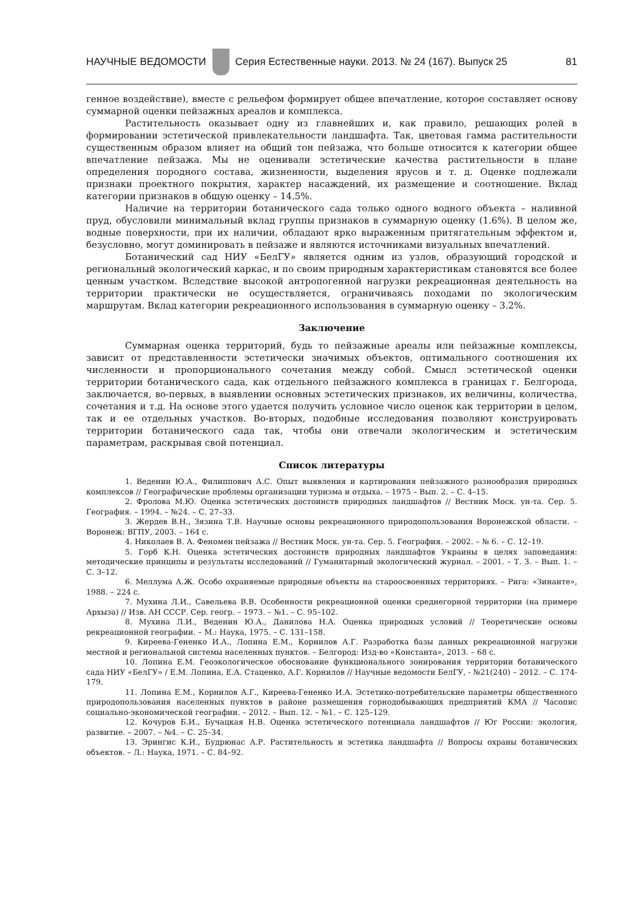НАУЧНЫЕ ВЕДОМОСТИ
Серия Естественные науки. 2013. № 24 (167). Выпуск 25 81
генное воздействие), вместе с рельефом формирует общее впечатление, которое составляет основу суммарной оценки пейзажных ареалов и комплекса.
Растительность оказывает одну из главнейших и, как правило, решающих ролей в формировании эстетической привлекательности ландшафта. Так, цветовая гамма растительности существенным образом влияет на общий тон пейзажа, что больше относится к категории общее впечатление пейзажа. Мы не оценивали эстетические качества растительности в плане определения породного состава, жизненности, выделения ярусов и т. д. Оценке подлежали признаки проектного покрытия, характер насаждений, их размещение и соотношение. Вклад категории признаков в общую оценку – 14.5%.
Наличие на территории ботанического сада только одного водного объекта – наливной пруд, обусловили минимальный вклад группы признаков в суммарную оценку (1.6%). В целом же, водные поверхности, при их наличии, обладают ярко выраженным притягательным эффектом и, безусловно, могут доминировать в пейзаже и являются источниками визуальных впечатлений.
Ботанический сад НИУ «БелГУ» является одним из узлов, образующий городской и региональный экологический каркас, и по своим природным характеристикам становятся все более ценным участком. Вследствие высокой антропогенной нагрузки рекреационная деятельность на территории практически не осуществляется, ограничиваясь походами по экологическим маршрутам. Вклад категории рекреационного использования в суммарную оценку – 3.2%.
Заключение
Суммарная оценка территорий, будь то пейзажные ареалы или пейзажные комплексы, зависит от представленности эстетически значимых объектов, оптимального соотношения их численности и пропорционального сочетания между собой. Смысл эстетической оценки территории ботанического сада, как отдельного пейзажного комплекса в границах г. Белгорода, заключается, во-первых, в выявлении основных эстетических признаков, их величины, количества, сочетания и т.д. На основе этого удается получить условное число оценок как территории в целом, так и ее отдельных участков. Во-вторых, подобные исследования позволяют конструировать территории ботанического сада так, чтобы они отвечали экологическим и эстетическим параметрам, раскрывая свой потенциал.
Список литературы
1. Веденин Ю.А., Филиппович А.С. Опыт выявления и картирования пейзажного разнообразия природных комплексов // Географические проблемы организации туризма и отдыха. – 1975 – Вып. 2. – С. 4–15.
2. Фролова М.Ю. Оценка эстетических достоинств природных ландшафтов // Вестник Моск. ун-та. Сер. 5. География. – 1994. – №24. – С. 27–33.
3. Жердев В.Н., Зязина Т.В. Научные основы рекреационного природопользования Воронежской области. – Воронеж: ВГПУ, 2003. – 164 с.
4. Николаев В. А. Феномен пейзажа // Вестник Моск. ун-та. Сер. 5. География. – 2002. – № 6. – С. 12–19.
5. Горб К.Н. Оценка эстетических достоинств природных ландшафтов Украины в целях заповедания: методические принципы и результаты исследований // Гуманитарный экологический журнал. – 2001. – Т. 3. – Вып. 1. – С. 3–12.
6. Меллума А.Ж. Особо охраняемые природные объекты на староосвоенных территориях. – Рига: «Зинанте», 1988. – 224 с.
7. Мухина Л.И., Савельева В.В. Особенности рекреационной оценки среднегорной территории (на примере Архыза) // Изв. АН СССР. Сер. геогр. – 1973. – №1. – С. 95–102.
8. Мухина Л.И., Веденин Ю.А., Данилова Н.А. Оценка природных условий // Теоретические основы рекреационной географии. – М.: Наука, 1975. – С. 131–158.
9. Киреева-Гененко И.А., Лопина Е.М., Корнилов А.Г. Разработка базы данных рекреационной нагрузки местной и региональной системы населенных пунктов. – Белгород: Изд-во «Константа», 2013. – 68 с.
10. Лопина Е.М. Геоэкологическое обоснование функционального зонирования территории ботанического сада НИУ «БелГУ» / Е.М. Лопина, Е.А. Стаценко, А.Г. Корнилов // Научные ведомости БелГУ, - №21(240) – 2012. – С. 174-179.
11. Лопина Е.М., Корнилов А.Г., Киреева-Гененко И.А. Эстетико-потребительские параметры общественного природопользования населенных пунктов в районе размещения горнодобывающих предприятий КМА // Часопис социально-экономической географии. – 2012. – Вып. 12. – №1. – С. 125–129.
12. Кочуров Б.И., Бучацкая Н.В. Оценка эстетического потенциала ландшафтов // Юг России: экология, развитие. – 2007. – №4. – С. 25–34.
13. Эрингис К.И., Будрюнас А.Р. Растительность и эстетика ландшафта // Вопросы охраны ботанических объектов. – Л.: Наука, 1971. – С. 84–92.